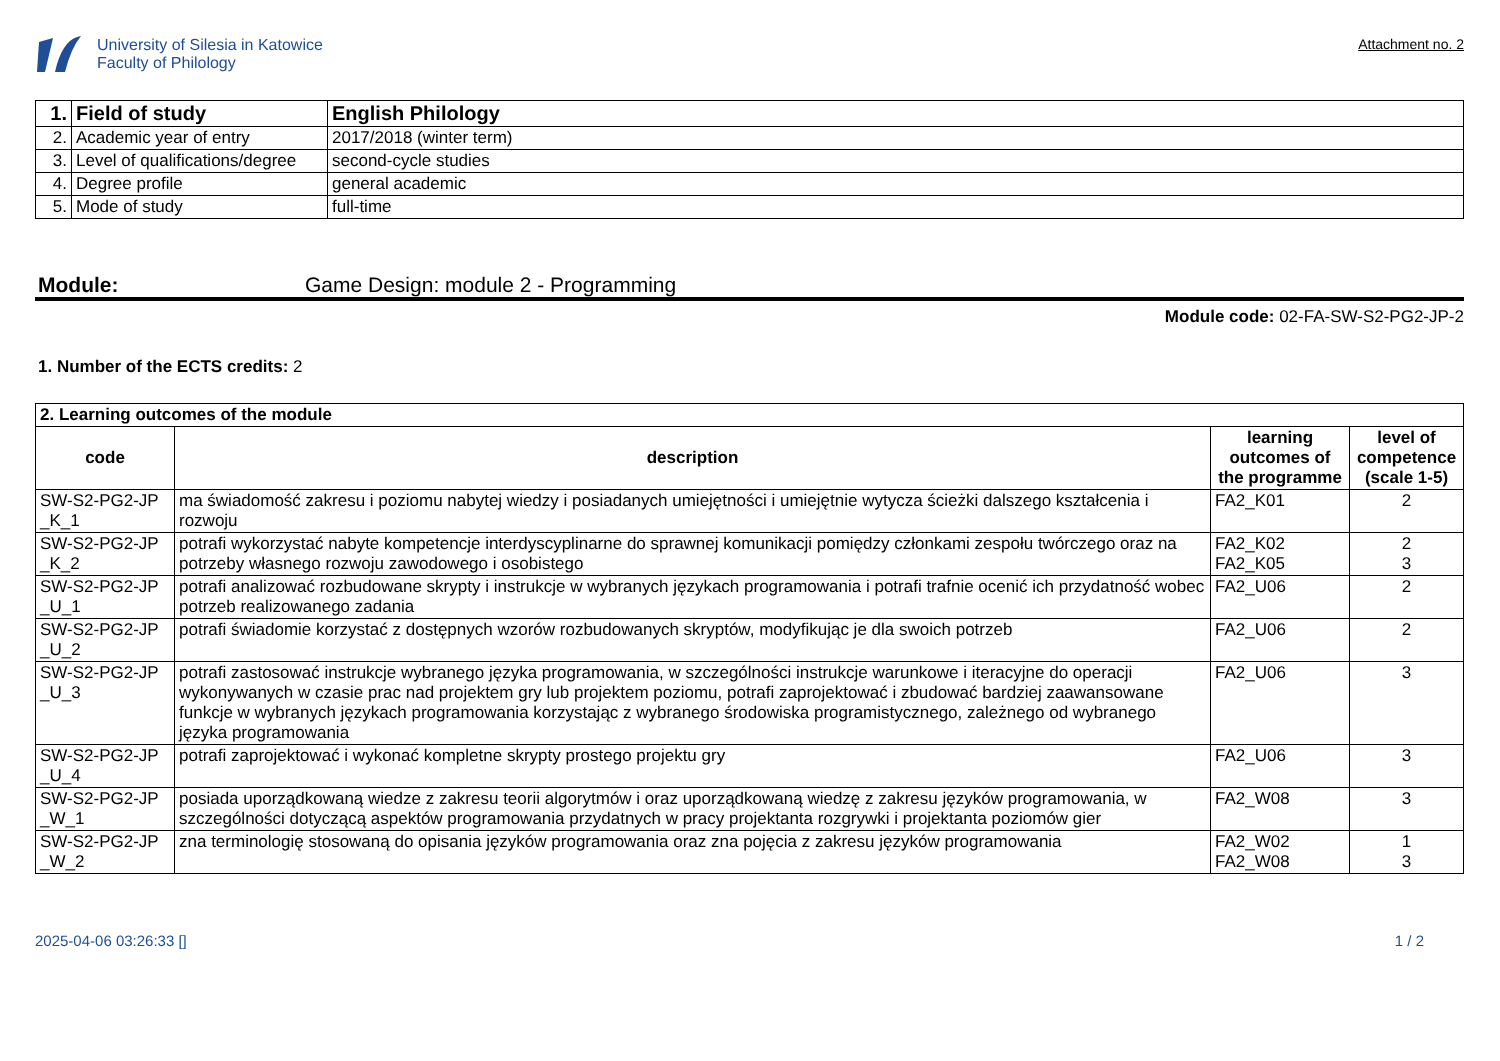University of Silesia in Katowice
Faculty of Philology
Attachment no. 2
| 1. | Field of study | English Philology |
| 2. | Academic year of entry | 2017/2018 (winter term) |
| 3. | Level of qualifications/degree | second-cycle studies |
| 4. | Degree profile | general academic |
| 5. | Mode of study | full-time |
Module: Game Design: module 2 - Programming
Module code: 02-FA-SW-S2-PG2-JP-2
1. Number of the ECTS credits: 2
| 2. Learning outcomes of the module | | | |
| code | description | learning outcomes of the programme | level of competence (scale 1-5) |
| SW-S2-PG2-JP _K_1 | ma świadomość zakresu i poziomu nabytej wiedzy i posiadanych umiejętności i umiejętnie wytycza ścieżki dalszego kształcenia i rozwoju | FA2_K01 | 2 |
| SW-S2-PG2-JP _K_2 | potrafi wykorzystać nabyte kompetencje interdyscyplinarne do sprawnej komunikacji pomiędzy członkami zespołu twórczego oraz na potrzeby własnego rozwoju zawodowego i osobistego | FA2_K02 FA2_K05 | 2 3 |
| SW-S2-PG2-JP _U_1 | potrafi analizować rozbudowane skrypty i instrukcje w wybranych językach programowania i potrafi trafnie ocenić ich przydatność wobec potrzeb realizowanego zadania | FA2_U06 | 2 |
| SW-S2-PG2-JP _U_2 | potrafi świadomie korzystać z dostępnych wzorów rozbudowanych skryptów, modyfikując je dla swoich potrzeb | FA2_U06 | 2 |
| SW-S2-PG2-JP _U_3 | potrafi zastosować instrukcje wybranego języka programowania, w szczególności instrukcje warunkowe i iteracyjne do operacji wykonywanych w czasie prac nad projektem gry lub projektem poziomu, potrafi zaprojektować i zbudować bardziej zaawansowane funkcje w wybranych językach programowania korzystając z wybranego środowiska programistycznego, zależnego od wybranego języka programowania | FA2_U06 | 3 |
| SW-S2-PG2-JP _U_4 | potrafi zaprojektować i wykonać kompletne skrypty prostego projektu gry | FA2_U06 | 3 |
| SW-S2-PG2-JP _W_1 | posiada uporządkowaną wiedze z zakresu teorii algorytmów i oraz uporządkowaną wiedzę z zakresu języków programowania, w szczególności dotyczącą aspektów programowania przydatnych w pracy projektanta rozgrywki i projektanta poziomów gier | FA2_W08 | 3 |
| SW-S2-PG2-JP _W_2 | zna terminologię stosowaną do opisania języków programowania oraz zna pojęcia z zakresu języków programowania | FA2_W02 FA2_W08 | 1 3 |
2025-04-06 03:26:33 [] 1 / 2